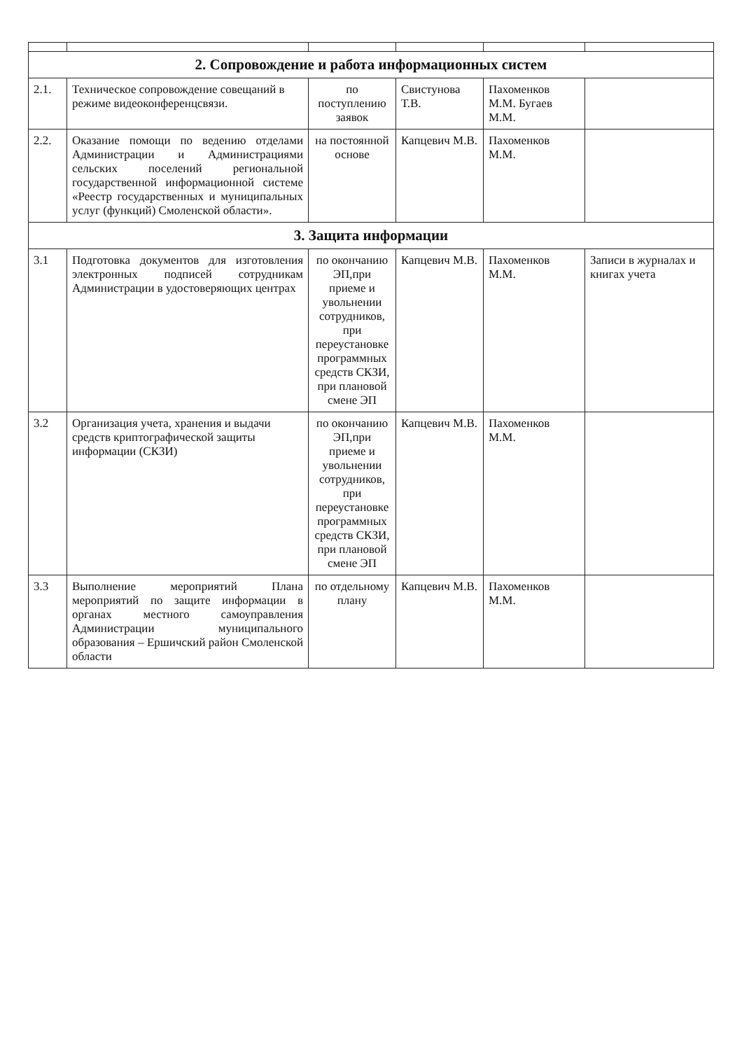| 2. Сопровождение и работа информационных систем | | | | | |
| 2.1. | Техническое сопровождение совещаний в режиме видеоконференцсвязи. | по поступлению заявок | Свистунова Т.В. | Пахоменков М.М. Бугаев М.М. | |
| 2.2. | Оказание помощи по ведению отделами Администрации и Администрациями сельских поселений региональной государственной информационной системе «Реестр государственных и муниципальных услуг (функций) Смоленской области». | на постоянной основе | Капцевич М.В. | Пахоменков М.М. | |
| 3. Защита информации | | | | | |
| 3.1 | Подготовка документов для изготовления электронных подписей сотрудникам Администрации в удостоверяющих центрах | по окончанию ЭП,при приеме и увольнении сотрудников, при переустановке программных средств СКЗИ, при плановой смене ЭП | Капцевич М.В. | Пахоменков М.М. | Записи в журналах и книгах учета |
| 3.2 | Организация учета, хранения и выдачи средств криптографической защиты информации (СКЗИ) | по окончанию ЭП,при приеме и увольнении сотрудников, при переустановке программных средств СКЗИ, при плановой смене ЭП | Капцевич М.В. | Пахоменков М.М. | |
| 3.3 | Выполнение мероприятий Плана мероприятий по защите информации в органах местного самоуправления Администрации муниципального образования – Ершичский район Смоленской области | по отдельному плану | Капцевич М.В. | Пахоменков М.М. | |